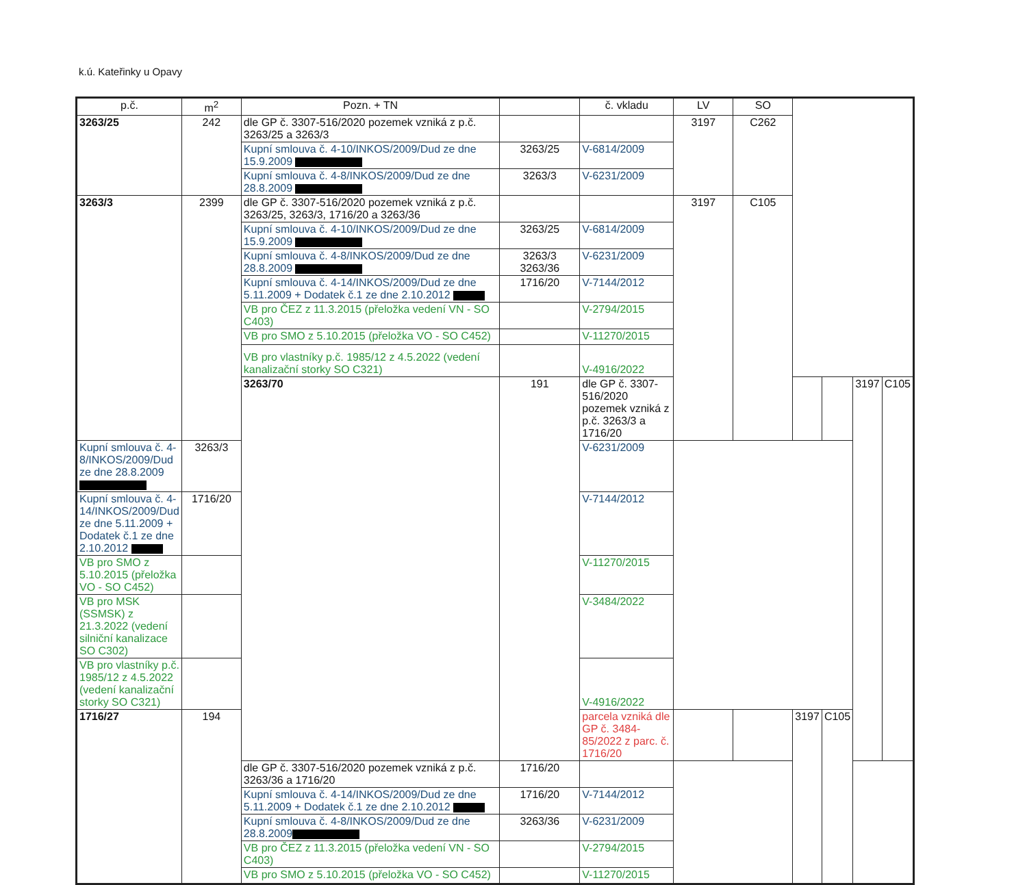k.ú. Kateřinky u Opavy
| p.č. | m<sup>2</sup> | Pozn. + TN | | č. vkladu | LV | SO | | | | |
| --- | --- | --- | --- | --- | --- | --- | --- | --- | --- | --- |
| 3263/25 | 242 | dle GP č. 3307-516/2020 pozemek vzniká z p.č. 3263/25 a 3263/3 | | | 3197 | C262 | | | | |
| | | Kupní smlouva č. 4-10/INKOS/2009/Dud ze dne 15.9.2009 | 3263/25 | V-6814/2009 | | | | | | |
| | | Kupní smlouva č. 4-8/INKOS/2009/Dud ze dne 28.8.2009 | 3263/3 | V-6231/2009 | | | | | | |
| 3263/3 | 2399 | dle GP č. 3307-516/2020 pozemek vzniká z p.č. 3263/25, 3263/3, 1716/20 a 3263/36 | | | 3197 | C105 | | | | |
| | | Kupní smlouva č. 4-10/INKOS/2009/Dud ze dne 15.9.2009 | 3263/25 | V-6814/2009 | | | | | | |
| | | Kupní smlouva č. 4-8/INKOS/2009/Dud ze dne 28.8.2009 | 3263/3 3263/36 | V-6231/2009 | | | | | | |
| | | Kupní smlouva č. 4-14/INKOS/2009/Dud ze dne 5.11.2009 + Dodatek č.1 ze dne 2.10.2012 | 1716/20 | V-7144/2012 | | | | | | |
| | | VB pro ČEZ z 11.3.2015 (přeložka vedení VN - SO C403) | | V-2794/2015 | | | | | | |
| | | VB pro SMO z 5.10.2015 (přeložka VO - SO C452) | | V-11270/2015 | | | | | | |
| | | VB pro vlastníky p.č. 1985/12 z 4.5.2022 (vedení kanalizační storky SO C321) | | V-4916/2022 | | | | | | |
| | | 3263/70 | 191 | dle GP č. 3307-516/2020 pozemek vzniká z p.č. 3263/3 a 1716/20 | | | | | 3197 | C105 |
| Kupní smlouva č. 4-8/INKOS/2009/Dud ze dne 28.8.2009 | 3263/3 | | | V-6231/2009 | | | | | | |
| Kupní smlouva č. 4-14/INKOS/2009/Dud ze dne 5.11.2009 + Dodatek č.1 ze dne 2.10.2012 | 1716/20 | | | V-7144/2012 | | | | | | |
| VB pro SMO z 5.10.2015 (přeložka VO - SO C452) | | | | V-11270/2015 | | | | | | |
| VB pro MSK (SSMSK) z 21.3.2022 (vedení silniční kanalizace SO C302) | | | | V-3484/2022 | | | | | | |
| VB pro vlastníky p.č. 1985/12 z 4.5.2022 (vedení kanalizační storky SO C321) | | | | V-4916/2022 | | | | | | |
| 1716/27 | 194 | | | parcela vzniká dle GP č. 3484-85/2022 z parc. č. 1716/20 | | | 3197 | C105 | | |
| | | dle GP č. 3307-516/2020 pozemek vzniká z p.č. 3263/36 a 1716/20 | 1716/20 | | | | | | | |
| | | Kupní smlouva č. 4-14/INKOS/2009/Dud ze dne 5.11.2009 + Dodatek č.1 ze dne 2.10.2012 | 1716/20 | V-7144/2012 | | | | | | |
| | | Kupní smlouva č. 4-8/INKOS/2009/Dud ze dne 28.8.2009 | 3263/36 | V-6231/2009 | | | | | | |
| | | VB pro ČEZ z 11.3.2015 (přeložka vedení VN - SO C403) | | V-2794/2015 | | | | | | |
| | | VB pro SMO z 5.10.2015 (přeložka VO - SO C452) | | V-11270/2015 | | | | | | |